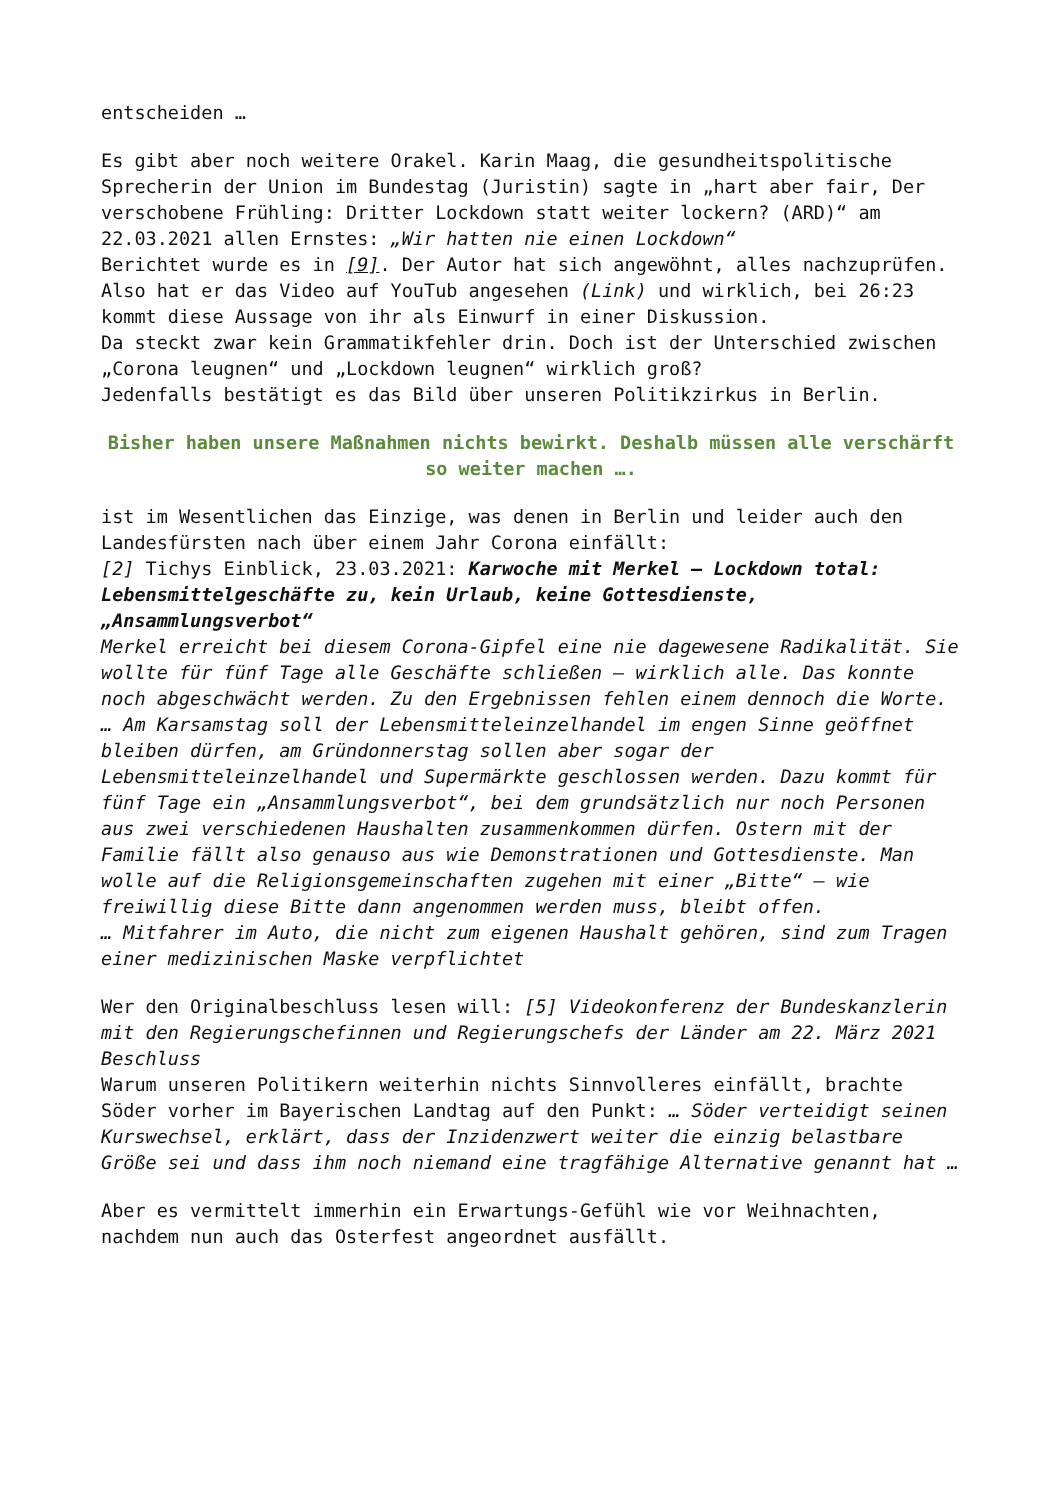entscheiden …
Es gibt aber noch weitere Orakel. Karin Maag, die gesundheitspolitische Sprecherin der Union im Bundestag (Juristin) sagte in „hart aber fair, Der verschobene Frühling: Dritter Lockdown statt weiter lockern? (ARD)“ am 22.03.2021 allen Ernstes: „Wir hatten nie einen Lockdown“
Berichtet wurde es in [9]. Der Autor hat sich angewöhnt, alles nachzuprüfen. Also hat er das Video auf YouTub angesehen (Link) und wirklich, bei 26:23 kommt diese Aussage von ihr als Einwurf in einer Diskussion.
Da steckt zwar kein Grammatikfehler drin. Doch ist der Unterschied zwischen „Corona leugnen“ und „Lockdown leugnen“ wirklich groß?
Jedenfalls bestätigt es das Bild über unseren Politikzirkus in Berlin.
Bisher haben unsere Maßnahmen nichts bewirkt. Deshalb müssen alle verschärft so weiter machen ….
ist im Wesentlichen das Einzige, was denen in Berlin und leider auch den Landesfürsten nach über einem Jahr Corona einfällt:
[2] Tichys Einblick, 23.03.2021: Karwoche mit Merkel – Lockdown total: Lebensmittelgeschäfte zu, kein Urlaub, keine Gottesdienste, „Ansammlungsverbot“
Merkel erreicht bei diesem Corona-Gipfel eine nie dagewesene Radikalität. Sie wollte für fünf Tage alle Geschäfte schließen – wirklich alle. Das konnte noch abgeschwächt werden. Zu den Ergebnissen fehlen einem dennoch die Worte.
… Am Karsamstag soll der Lebensmitteleinzelhandel im engen Sinne geöffnet bleiben dürfen, am Gründonnerstag sollen aber sogar der Lebensmitteleinzelhandel und Supermärkte geschlossen werden. Dazu kommt für fünf Tage ein „Ansammlungsverbot“, bei dem grundsätzlich nur noch Personen aus zwei verschiedenen Haushalten zusammenkommen dürfen. Ostern mit der Familie fällt also genauso aus wie Demonstrationen und Gottesdienste. Man wolle auf die Religionsgemeinschaften zugehen mit einer „Bitte“ – wie freiwillig diese Bitte dann angenommen werden muss, bleibt offen.
… Mitfahrer im Auto, die nicht zum eigenen Haushalt gehören, sind zum Tragen einer medizinischen Maske verpflichtet
Wer den Originalbeschluss lesen will: [5] Videokonferenz der Bundeskanzlerin mit den Regierungschefinnen und Regierungschefs der Länder am 22. März 2021 Beschluss
Warum unseren Politikern weiterhin nichts Sinnvolleres einfällt, brachte Söder vorher im Bayerischen Landtag auf den Punkt: … Söder verteidigt seinen Kurswechsel, erklärt, dass der Inzidenzwert weiter die einzig belastbare Größe sei und dass ihm noch niemand eine tragfähige Alternative genannt hat …
Aber es vermittelt immerhin ein Erwartungs-Gefühl wie vor Weihnachten, nachdem nun auch das Osterfest angeordnet ausfällt.